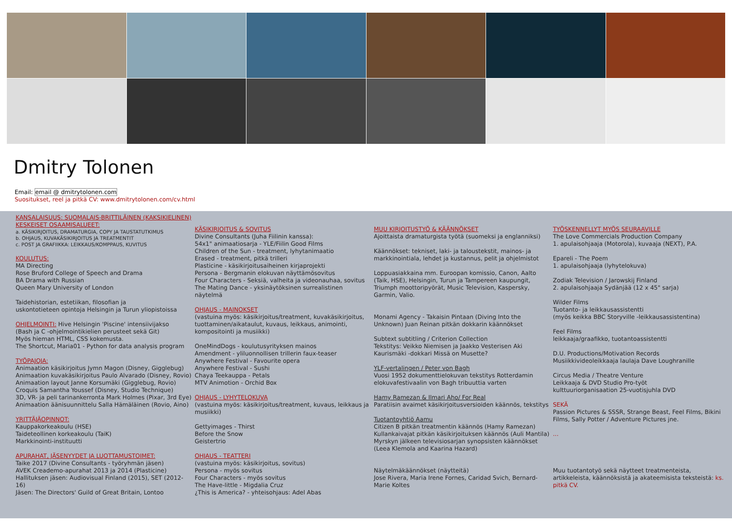Dmitry Tolonen
Email: email @ dmitrytolonen.com
Suositukset, reel ja pitkä CV: www.dmitrytolonen.com/cv.html
KANSALAISUUS: SUOMALAIS-BRITTILÄINEN (KAKSIKIELINEN)
KESKEISET OSAAMISALUEET:
a. KÄSIKIRJOITUS, DRAMATURGIA, COPY JA TAUSTATUTKIMUS
b. OHJAUS, KUVAKÄSIKIRJOITUS JA TREATMENTIT
c. POST JA GRAFIIKKA: LEIKKAUS/KOMPPAUS, KUVITUS
KOULUTUS:
MA Directing
Rose Bruford College of Speech and Drama
BA Drama with Russian
Queen Mary University of London
Taidehistorian, estetiikan, filosofian ja
uskontotieteen opintoja Helsingin ja Turun yliopistoissa
OHJELMOINTI: Hive Helsingin 'Piscine' intensiivijakso
(Bash ja C -ohjelmointikielien perusteet sekä Git)
Myös hieman HTML, CSS kokemusta.
The Shortcut, Maria01 - Python for data analysis program
TYÖPAJOJA:
Animaation käsikirjoitus Jymn Magon (Disney, Gigglebug)
Animaation kuvakäsikirjoitus Paulo Alvarado (Disney, Rovio)
Animaation layout Janne Korsumäki (Gigglebug, Rovio)
Croquis Samantha Youssef (Disney, Studio Technique)
3D, VR- ja peli tarinankerronta Mark Holmes (Pixar, 3rd Eye)
Animaation äänisuunnittelu Salla Hämäläinen (Rovio, Aino)
YRITTÄJÄOPINNOT:
Kauppakorkeakoulu (HSE)
Taideteollinen korkeakoulu (TaiK)
Markkinointi-instituutti
APURAHAT, JÄSENYYDET JA LUOTTAMUSTOIMET:
Taike 2017 (Divine Consultants - työryhmän jäsen)
AVEK Creademo-apurahat 2013 ja 2014 (Plasticine)
Hallituksen jäsen: Audiovisual Finland (2015), SET (2012-16)
Jäsen: The Directors' Guild of Great Britain, Lontoo
KÄSIKIRJOITUS & SOVITUS
Divine Consultants (Juha Fiilinin kanssa):
54x1" animaatiosarja - YLE/Fiilin Good Films
Children of the Sun - treatment, lyhytanimaatio
Erased - treatment, pitkä trilleri
Plasticine - käsikirjoitusaiheinen kirjaprojekti
Persona - Bergmanin elokuvan näyttämösovitus
Four Characters - Seksiä, valheita ja videonauhaa, sovitus
The Mating Dance - yksinäytöksinen surrealistinen näytelmä
OHJAUS - MAINOKSET
(vastuina myös: käsikirjoitus/treatment, kuvakäsikirjoitus, tuottaminen/aikataulut, kuvaus, leikkaus, animointi, kompositointi ja musiikki)
OneMindDogs - koulutusyrityksen mainos
Amendment - yliluonnollisen trillerin faux-teaser
Anywhere Festival - Favourite opera
Anywhere Festival - Sushi
Chaya Teekauppa - Petals
MTV Animotion - Orchid Box
OHJAUS - LYHYTELOKUVA
(vastuina myös: käsikirjoitus/treatment, kuvaus, leikkaus ja musiikki)
Gettyimages - Thirst
Before the Snow
Geistertrio
OHJAUS - TEATTERI
(vastuina myös: käsikirjoitus, sovitus)
Persona - myös sovitus
Four Characters - myös sovitus
The Have-little - Migdalia Cruz
¿This is America? - yhteisohjaus: Adel Abas
MUU KIRJOITUSTYÖ & KÄÄNNÖKSET
Ajoittaista dramaturgista työtä (suomeksi ja englanniksi)
Käännökset: tekniset, laki- ja taloustekstit, mainos- ja markkinointiala, lehdet ja kustannus, pelit ja ohjelmistot
Loppuasiakkaina mm. Euroopan komissio, Canon, Aalto (Taik, HSE), Helsingin, Turun ja Tampereen kaupungit, Triumph moottoripyörät, Music Television, Kaspersky, Garmin, Valio.
Monami Agency - Takaisin Pintaan (Diving Into the Unknown) Juan Reinan pitkän dokkarin käännökset
Subtext subtitling / Criterion Collection
Tekstitys: Veikko Niemisen ja Jaakko Vesterisen Aki Kaurismäki -dokkari Missä on Musette?
YLF-vertalingen / Peter von Bagh
Vuosi 1952 dokumenttielokuvan tekstitys Rotterdamin elokuvafestivaalin von Bagh tribuuttia varten
Hamy Ramezan & Ilmari Aho/ For Real
Paratiisin avaimet käsikirjoitusversioiden käännös, tekstitys
Tuotantoyhtiö Aamu
Citizen B pitkän treatmentin käännös (Hamy Ramezan)
Kullankaivajat pitkän käsikirjoituksen käännös (Auli Mantila)
Myrskyn jälkeen televisiosarjan synopsisten käännökset (Leea Klemola and Kaarina Hazard)
Näytelmäkäännökset (näytteitä)
Jose Rivera, Maria Irene Fornes, Caridad Svich, Bernard-Marie Koltes
TYÖSKENNELLYT MYÖS SEURAAVILLE
The Love Commercials Production Company
1. apulaisohjaaja (Motorola), kuvaaja (NEXT), P.A.
Epareli - The Poem
1. apulaisohjaaja (lyhytelokuva)
Zodiak Television / Jarowskij Finland
2. apulaisohjaaja Sydänjää (12 x 45" sarja)
Wilder Films
Tuotanto- ja leikkausassistentti
(myös keikka BBC Storyville -leikkausassistentina)
Feel Films
leikkaaja/graafikko, tuotantoassistentti
D.U. Productions/Motivation Records
Musiikkivideoleikkaaja laulaja Dave Loughranille
Circus Media / Theatre Venture
Leikkaaja & DVD Studio Pro-työt
kulttuuriorganisaation 25-vuotisjuhla DVD
SEKÄ
Passion Pictures & SSSR, Strange Beast, Feel Films, Bikini Films, Sally Potter / Adventure Pictures jne.
...
Muu tuotantotyö sekä näytteet treatmenteista, artikkeleista, käännöksistä ja akateemisista teksteistä: ks. pitkä CV.